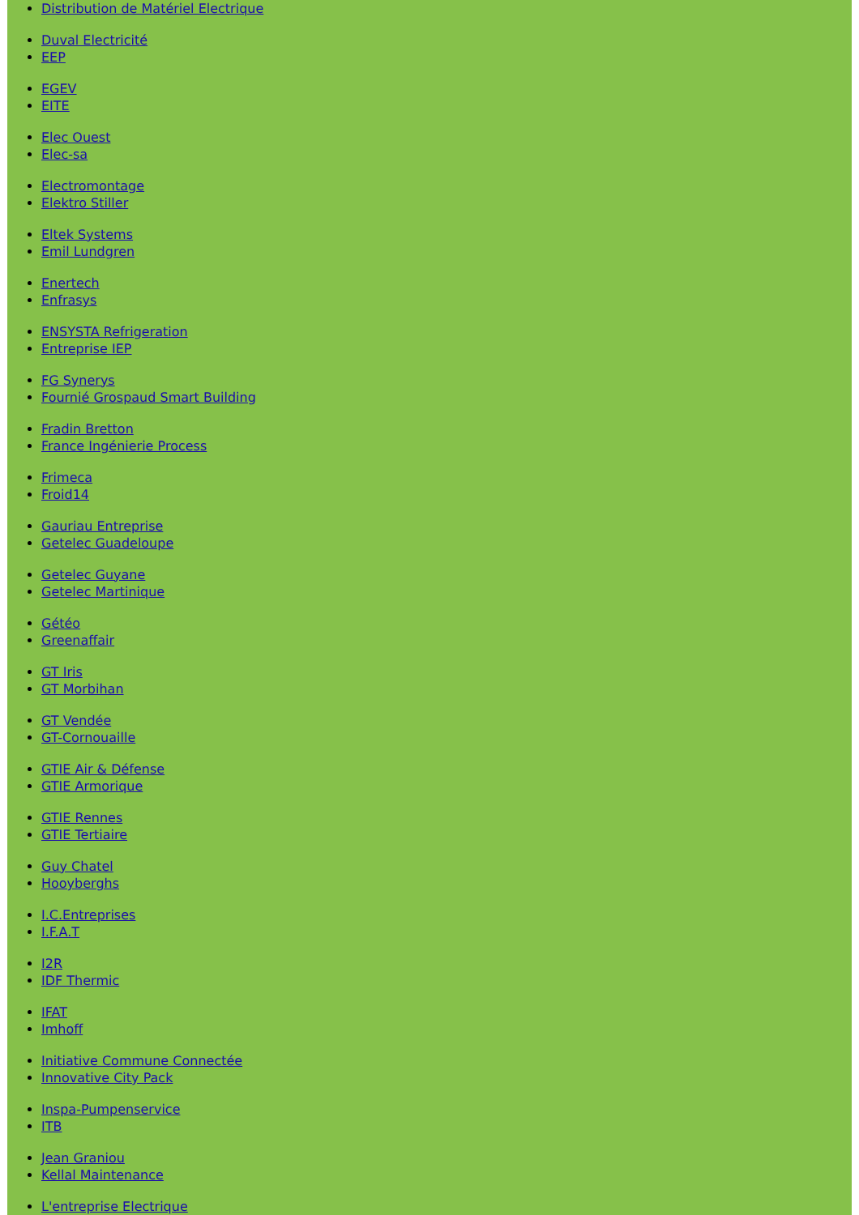Distribution de Matériel Electrique
Duval Electricité
EEP
EGEV
EITE
Elec Ouest
Elec-sa
Electromontage
Elektro Stiller
Eltek Systems
Emil Lundgren
Enertech
Enfrasys
ENSYSTA Refrigeration
Entreprise IEP
FG Synerys
Fournié Grospaud Smart Building
Fradin Bretton
France Ingénierie Process
Frimeca
Froid14
Gauriau Entreprise
Getelec Guadeloupe
Getelec Guyane
Getelec Martinique
Gétéo
Greenaffair
GT Iris
GT Morbihan
GT Vendée
GT-Cornouaille
GTIE Air & Défense
GTIE Armorique
GTIE Rennes
GTIE Tertiaire
Guy Chatel
Hooyberghs
I.C.Entreprises
I.F.A.T
I2R
IDF Thermic
IFAT
Imhoff
Initiative Commune Connectée
Innovative City Pack
Inspa-Pumpenservice
ITB
Jean Graniou
Kellal Maintenance
L'entreprise Electrique